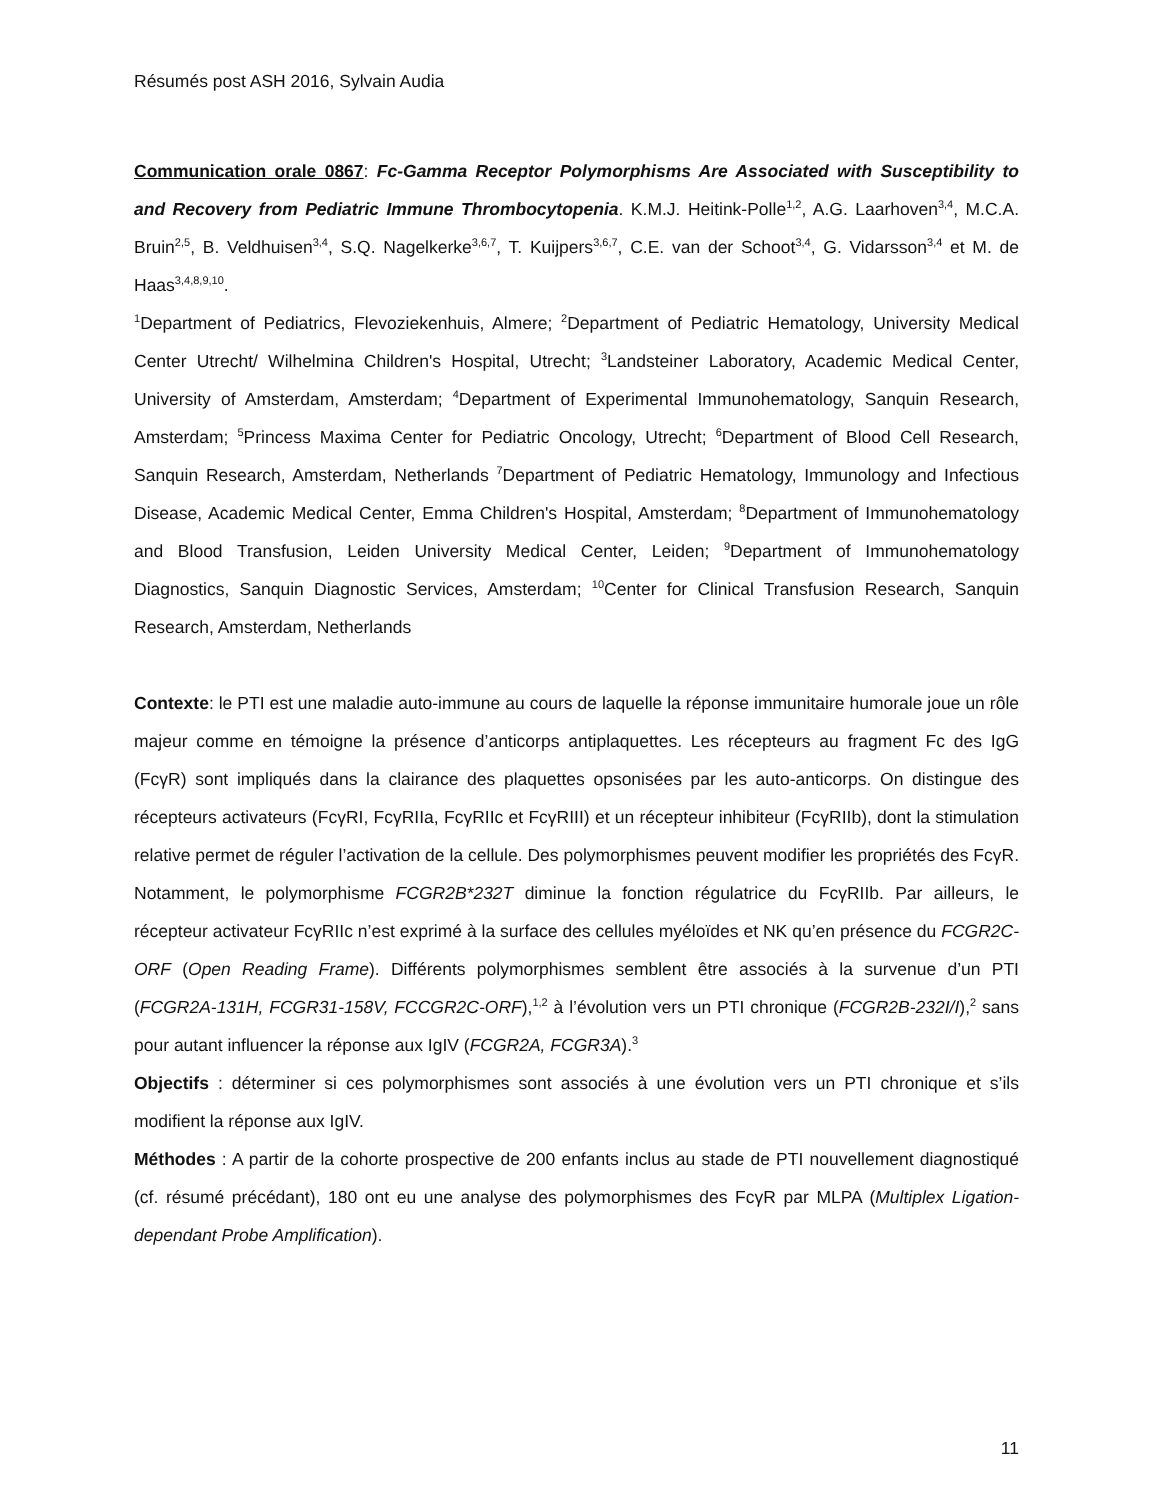Résumés post ASH 2016, Sylvain Audia
Communication orale 0867: Fc-Gamma Receptor Polymorphisms Are Associated with Susceptibility to and Recovery from Pediatric Immune Thrombocytopenia. K.M.J. Heitink-Polle<sup>1,2</sup>, A.G. Laarhoven<sup>3,4</sup>, M.C.A. Bruin<sup>2,5</sup>, B. Veldhuisen<sup>3,4</sup>, S.Q. Nagelkerke<sup>3,6,7</sup>, T. Kuijpers<sup>3,6,7</sup>, C.E. van der Schoot<sup>3,4</sup>, G. Vidarsson<sup>3,4</sup> et M. de Haas<sup>3,4,8,9,10</sup>.
<sup>1</sup> Department of Pediatrics, Flevoziekenhuis, Almere; <sup>2</sup>Department of Pediatric Hematology, University Medical Center Utrecht/ Wilhelmina Children's Hospital, Utrecht; <sup>3</sup>Landsteiner Laboratory, Academic Medical Center, University of Amsterdam, Amsterdam; <sup>4</sup>Department of Experimental Immunohematology, Sanquin Research, Amsterdam; <sup>5</sup>Princess Maxima Center for Pediatric Oncology, Utrecht; <sup>6</sup>Department of Blood Cell Research, Sanquin Research, Amsterdam, Netherlands <sup>7</sup>Department of Pediatric Hematology, Immunology and Infectious Disease, Academic Medical Center, Emma Children's Hospital, Amsterdam; <sup>8</sup>Department of Immunohematology and Blood Transfusion, Leiden University Medical Center, Leiden; <sup>9</sup>Department of Immunohematology Diagnostics, Sanquin Diagnostic Services, Amsterdam; <sup>10</sup>Center for Clinical Transfusion Research, Sanquin Research, Amsterdam, Netherlands
Contexte: le PTI est une maladie auto-immune au cours de laquelle la réponse immunitaire humorale joue un rôle majeur comme en témoigne la présence d’anticorps antiplaquettes. Les récepteurs au fragment Fc des IgG (FcγR) sont impliqués dans la clairance des plaquettes opsonisées par les auto-anticorps. On distingue des récepteurs activateurs (FcγRI, FcγRIIa, FcγRIIc et FcγRIII) et un récepteur inhibiteur (FcγRIIb), dont la stimulation relative permet de réguler l’activation de la cellule. Des polymorphismes peuvent modifier les propriétés des FcγR. Notamment, le polymorphisme FCGR2B*232T diminue la fonction régulatrice du FcγRIIb. Par ailleurs, le récepteur activateur FcγRIIc n’est exprimé à la surface des cellules myéloïdes et NK qu’en présence du FCGR2C-ORF (Open Reading Frame). Différents polymorphismes semblent être associés à la survenue d’un PTI (FCGR2A-131H, FCGR31-158V, FCCGR2C-ORF),<sup>1,2</sup> à l’évolution vers un PTI chronique (FCGR2B-232I/I),<sup>2</sup> sans pour autant influencer la réponse aux IgIV (FCGR2A, FCGR3A).<sup>3</sup>
Objectifs : déterminer si ces polymorphismes sont associés à une évolution vers un PTI chronique et s’ils modifient la réponse aux IgIV.
Méthodes : A partir de la cohorte prospective de 200 enfants inclus au stade de PTI nouvellement diagnostiqué (cf. résumé précédant), 180 ont eu une analyse des polymorphismes des FcγR par MLPA (Multiplex Ligation-dependant Probe Amplification).
11